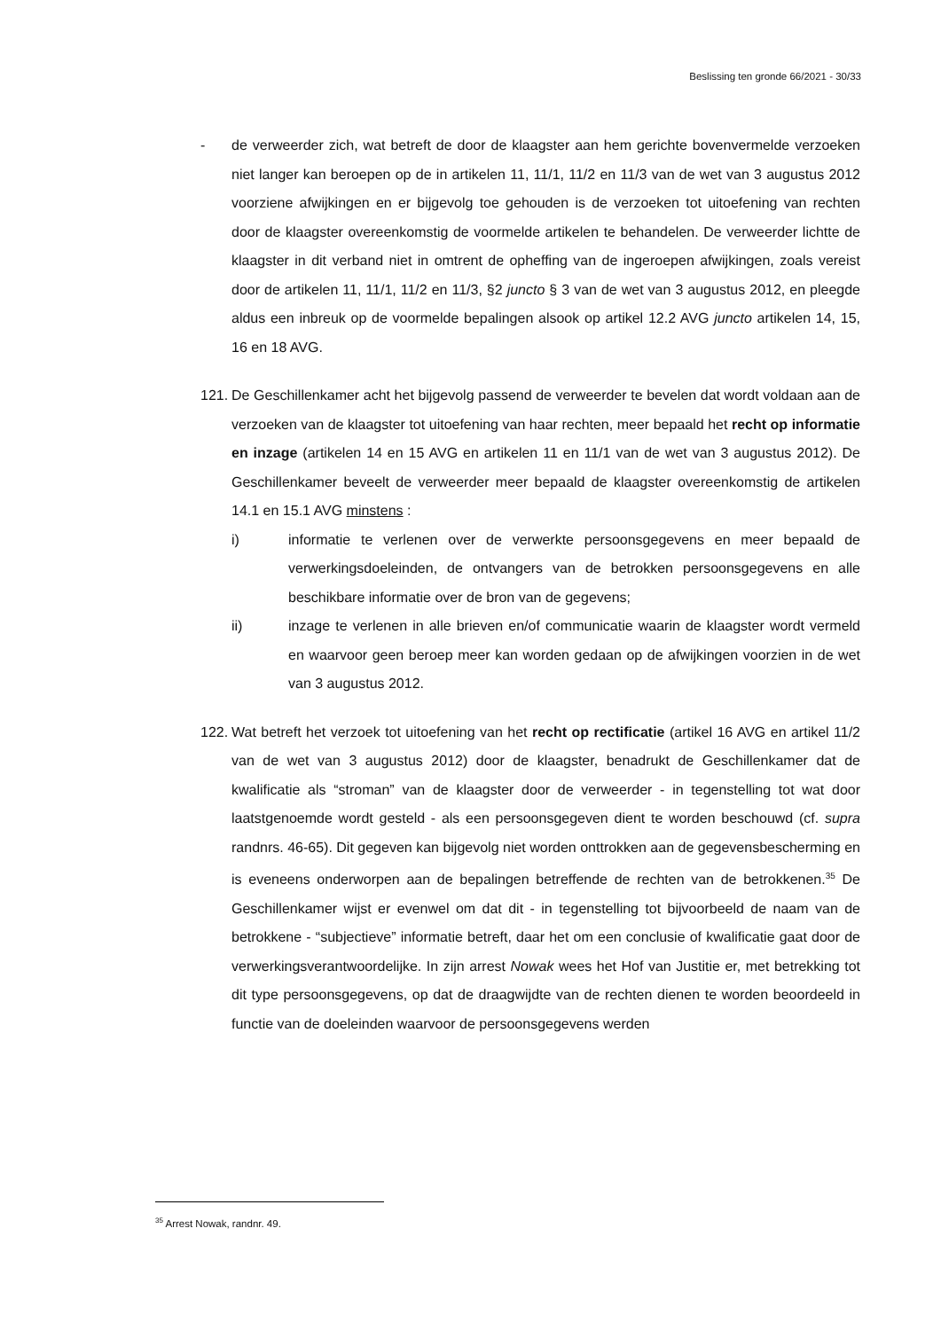Beslissing ten gronde 66/2021 - 30/33
- de verweerder zich, wat betreft de door de klaagster aan hem gerichte bovenvermelde verzoeken niet langer kan beroepen op de in artikelen 11, 11/1, 11/2 en 11/3 van de wet van 3 augustus 2012 voorziene afwijkingen en er bijgevolg toe gehouden is de verzoeken tot uitoefening van rechten door de klaagster overeenkomstig de voormelde artikelen te behandelen. De verweerder lichtte de klaagster in dit verband niet in omtrent de opheffing van de ingeroepen afwijkingen, zoals vereist door de artikelen 11, 11/1, 11/2 en 11/3, §2 juncto § 3 van de wet van 3 augustus 2012, en pleegde aldus een inbreuk op de voormelde bepalingen alsook op artikel 12.2 AVG juncto artikelen 14, 15, 16 en 18 AVG.
121.
De Geschillenkamer acht het bijgevolg passend de verweerder te bevelen dat wordt voldaan aan de verzoeken van de klaagster tot uitoefening van haar rechten, meer bepaald het recht op informatie en inzage (artikelen 14 en 15 AVG en artikelen 11 en 11/1 van de wet van 3 augustus 2012). De Geschillenkamer beveelt de verweerder meer bepaald de klaagster overeenkomstig de artikelen 14.1 en 15.1 AVG minstens :
i) informatie te verlenen over de verwerkte persoonsgegevens en meer bepaald de verwerkingsdoeleinden, de ontvangers van de betrokken persoonsgegevens en alle beschikbare informatie over de bron van de gegevens;
ii) inzage te verlenen in alle brieven en/of communicatie waarin de klaagster wordt vermeld en waarvoor geen beroep meer kan worden gedaan op de afwijkingen voorzien in de wet van 3 augustus 2012.
122.
Wat betreft het verzoek tot uitoefening van het recht op rectificatie (artikel 16 AVG en artikel 11/2 van de wet van 3 augustus 2012) door de klaagster, benadrukt de Geschillenkamer dat de kwalificatie als “stroman” van de klaagster door de verweerder - in tegenstelling tot wat door laatstgenoemde wordt gesteld - als een persoonsgegeven dient te worden beschouwd (cf. supra randnrs. 46-65). Dit gegeven kan bijgevolg niet worden onttrokken aan de gegevensbescherming en is eveneens onderworpen aan de bepalingen betreffende de rechten van de betrokkenen.<sup>35</sup> De Geschillenkamer wijst er evenwel om dat dit - in tegenstelling tot bijvoorbeeld de naam van de betrokkene - “subjectieve” informatie betreft, daar het om een conclusie of kwalificatie gaat door de verwerkingsverantwoordelijke. In zijn arrest Nowak wees het Hof van Justitie er, met betrekking tot dit type persoonsgegevens, op dat de draagwijdte van de rechten dienen te worden beoordeeld in functie van de doeleinden waarvoor de persoonsgegevens werden
<sup>35</sup> Arrest Nowak, randnr. 49.